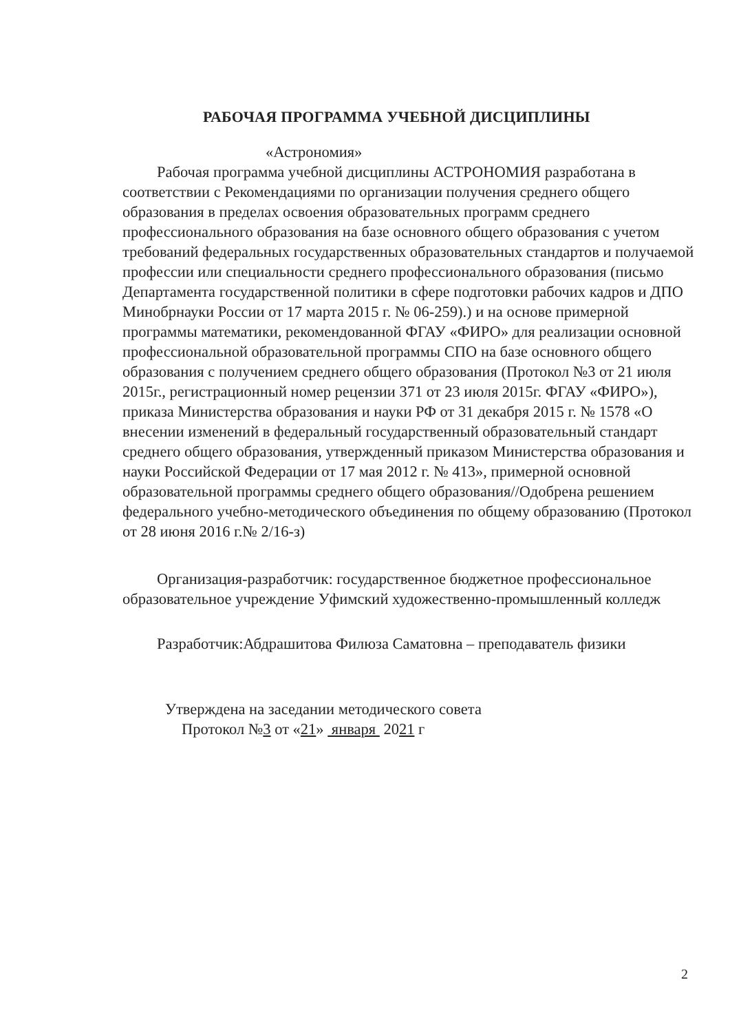РАБОЧАЯ ПРОГРАММА УЧЕБНОЙ ДИСЦИПЛИНЫ
«Астрономия»
Рабочая программа учебной дисциплины АСТРОНОМИЯ разработана в соответствии с Рекомендациями по организации получения среднего общего образования в пределах освоения образовательных программ среднего профессионального образования на базе основного общего образования с учетом требований федеральных государственных образовательных стандартов и получаемой профессии или специальности среднего профессионального образования (письмо Департамента государственной политики в сфере подготовки рабочих кадров и ДПО Минобрнауки России от 17 марта 2015 г. № 06-259).) и на основе примерной программы математики, рекомендованной ФГАУ «ФИРО» для реализации основной профессиональной образовательной программы СПО на базе основного общего образования с получением среднего общего образования (Протокол №3 от 21 июля 2015г., регистрационный номер рецензии 371 от 23 июля 2015г. ФГАУ «ФИРО»), приказа Министерства образования и науки РФ от 31 декабря 2015 г. № 1578 «О внесении изменений в федеральный государственный образовательный стандарт среднего общего образования, утвержденный приказом Министерства образования и науки Российской Федерации от 17 мая 2012 г. № 413», примерной основной образовательной программы среднего общего образования//Одобрена решением федерального учебно-методического объединения по общему образованию (Протокол от 28 июня 2016 г.№ 2/16-з)
Организация-разработчик: государственное бюджетное профессиональное образовательное учреждение Уфимский художественно-промышленный колледж
Разработчик:Абдрашитова Филюза Саматовна – преподаватель физики
Утверждена на заседании методического совета
Протокол №3 от «21» января 2021 г
2